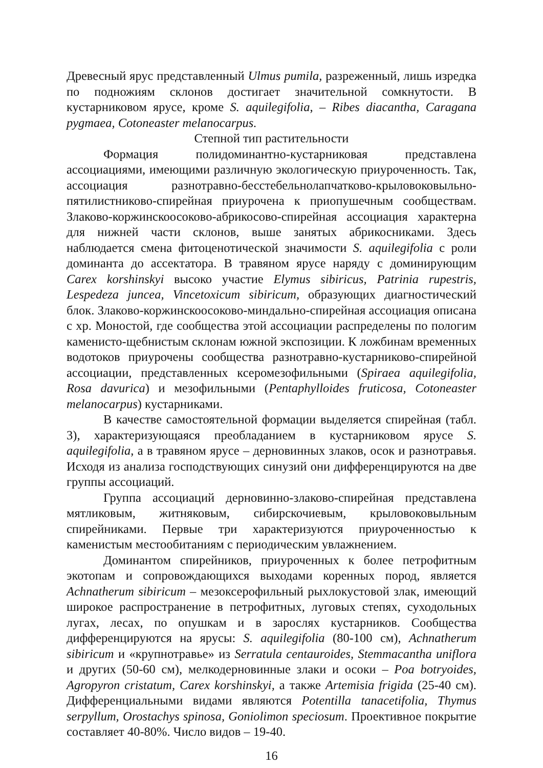Древесный ярус представленный Ulmus pumila, разреженный, лишь изредка по подножиям склонов достигает значительной сомкнутости. В кустарниковом ярусе, кроме S. aquilegifolia, – Ribes diacantha, Caragana pygmaea, Cotoneaster melanocarpus.
Степной тип растительности
Формация полидоминантно-кустарниковая представлена ассоциациями, имеющими различную экологическую приуроченность. Так, ассоциация разнотравно-бесстебельнолапчатково-крыловоковыльно-пятилистниково-спирейная приурочена к приопушечным сообществам. Злаково-коржинскоосоково-абрикосово-спирейная ассоциация характерна для нижней части склонов, выше занятых абрикосниками. Здесь наблюдается смена фитоценотической значимости S. aquilegifolia с роли доминанта до ассектатора. В травяном ярусе наряду с доминирующим Carex korshinskyi высоко участие Elymus sibiricus, Patrinia rupestris, Lespedeza juncea, Vincetoxicum sibiricum, образующих диагностический блок. Злаково-коржинскоосоково-миндально-спирейная ассоциация описана с хр. Моностой, где сообщества этой ассоциации распределены по пологим каменисто-щебнистым склонам южной экспозиции. К ложбинам временных водотоков приурочены сообщества разнотравно-кустарниково-спирейной ассоциации, представленных ксеромезофильными (Spiraea aquilegifolia, Rosa davurica) и мезофильными (Pentaphylloides fruticosa, Cotoneaster melanocarpus) кустарниками.
В качестве самостоятельной формации выделяется спирейная (табл. 3), характеризующаяся преобладанием в кустарниковом ярусе S. aquilegifolia, а в травяном ярусе – дерновинных злаков, осок и разнотравья. Исходя из анализа господствующих синузий они дифференцируются на две группы ассоциаций.
Группа ассоциаций дерновинно-злаково-спирейная представлена мятликовым, житняковым, сибирскочиевым, крыловоковыльным спирейниками. Первые три характеризуются приуроченностью к каменистым местообитаниям с периодическим увлажнением.
Доминантом спирейников, приуроченных к более петрофитным экотопам и сопровождающихся выходами коренных пород, является Achnatherum sibiricum – мезоксерофильный рыхлокустовой злак, имеющий широкое распространение в петрофитных, луговых степях, суходольных лугах, лесах, по опушкам и в зарослях кустарников. Сообщества дифференцируются на ярусы: S. aquilegifolia (80-100 см), Achnatherum sibiricum и «крупнотравье» из Serratula centauroides, Stemmacantha uniflora и других (50-60 см), мелкодерновинные злаки и осоки – Poa botryoides, Agropyron cristatum, Carex korshinskyi, а также Artemisia frigida (25-40 см). Дифференциальными видами являются Potentilla tanacetifolia, Thymus serpyllum, Orostachys spinosa, Goniolimon speciosum. Проективное покрытие составляет 40-80%. Число видов – 19-40.
16